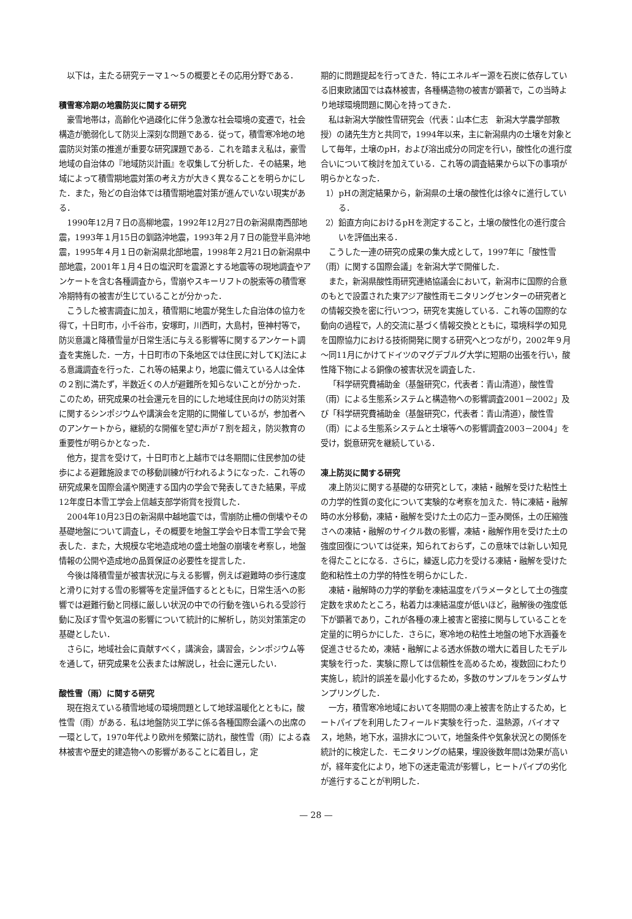以下は，主たる研究テーマ１～５の概要とその応用分野である．
積雪寒冷期の地震防災に関する研究
豪雪地帯は，高齢化や過疎化に伴う急激な社会環境の変遷で，社会構造が脆弱化して防災上深刻な問題である．従って，積雪寒冷地の地震防災対策の推進が重要な研究課題である．これを踏まえ私は，豪雪地域の自治体の『地域防災計画』を収集して分析した．その結果，地域によって積雪期地震対策の考え方が大きく異なることを明らかにした．また，殆どの自治体では積雪期地震対策が進んでいない現実がある．
1990年12月７日の高柳地震，1992年12月27日の新潟県南西部地震，1993年１月15日の釧路沖地震，1993年２月７日の能登半島沖地震，1995年４月１日の新潟県北部地震，1998年２月21日の新潟県中部地震，2001年１月４日の塩沢町を震源とする地震等の現地調査やアンケートを含む各種調査から，雪崩やスキーリフトの脱索等の積雪寒冷期特有の被害が生じていることが分かった．
こうした被害調査に加え，積雪期に地震が発生した自治体の協力を得て，十日町市，小千谷市，安塚町，川西町，大島村，笹神村等で，防災意識と降積雪量が日常生活に与える影響等に関するアンケート調査を実施した．一方，十日町市の下条地区では住民に対してKJ法による意識調査を行った．これ等の結果より，地震に備えている人は全体の２割に満たず，半数近くの人が避難所を知らないことが分かった．このため，研究成果の社会還元を目的にした地域住民向けの防災対策に関するシンポジウムや講演会を定期的に開催しているが，参加者へのアンケートから，継続的な開催を望む声が７割を超え，防災教育の重要性が明らかとなった．
他方，提言を受けて，十日町市と上越市では冬期間に住民参加の徒歩による避難施設までの移動訓練が行われるようになった．これ等の研究成果を国際会議や関連する国内の学会で発表してきた結果，平成12年度日本雪工学会上信越支部学術賞を授賞した．
2004年10月23日の新潟県中越地震では，雪崩防止柵の倒壊やその基礎地盤について調査し，その概要を地盤工学会や日本雪工学会で発表した．また，大規模な宅地造成地の盛土地盤の崩壊を考察し，地盤情報の公開や造成地の品質保証の必要性を提言した．
今後は降積雪量が被害状況に与える影響，例えば避難時の歩行速度と滑りに対する雪の影響等を定量評価するとともに，日常生活への影響では避難行動と同様に厳しい状況の中での行動を強いられる受診行動に及ぼす雪や気温の影響について統計的に解析し，防災対策策定の基礎としたい．
さらに，地域社会に貢献すべく，講演会，講習会，シンポジウム等を通して，研究成果を公表または解説し，社会に還元したい．
酸性雪（雨）に関する研究
現在抱えている積雪地域の環境問題として地球温暖化とともに，酸性雪（雨）がある．私は地盤防災工学に係る各種国際会議への出席の一環として，1970年代より欧州を頻繁に訪れ，酸性雪（雨）による森林被害や歴史的建造物への影響があることに着目し，定
期的に問題提起を行ってきた．特にエネルギー源を石炭に依存している旧東欧諸国では森林被害，各種構造物の被害が顕著で，この当時より地球環境問題に関心を持ってきた．
私は新潟大学酸性雪研究会（代表：山本仁志　新潟大学農学部教授）の諸先生方と共同で，1994年以来，主に新潟県内の土壌を対象として毎年，土壌のpH，および溶出成分の同定を行い，酸性化の進行度合いについて検討を加えている．これ等の調査結果から以下の事項が明らかとなった．
1）pHの測定結果から，新潟県の土壌の酸性化は徐々に進行している．
2）鉛直方向におけるpHを測定すること，土壌の酸性化の進行度合いを評価出来る．
こうした一連の研究の成果の集大成として，1997年に「酸性雪（雨）に関する国際会議」を新潟大学で開催した．
また，新潟県酸性雨研究連絡協議会において，新潟市に国際的合意のもとで設置された東アジア酸性雨モニタリングセンターの研究者との情報交換を密に行いつつ，研究を実施している．これ等の国際的な動向の過程で，人的交流に基づく情報交換とともに，環境科学の知見を国際協力における技術開発に関する研究へとつながり，2002年９月～同11月にかけてドイツのマグデブルグ大学に短期の出張を行い，酸性降下物による銅像の被害状況を調査した．
「科学研究費補助金（基盤研究C，代表者：青山清道），酸性雪（雨）による生態系システムと構造物への影響調査2001－2002」及び「科学研究費補助金（基盤研究C，代表者：青山清道），酸性雪（雨）による生態系システムと土壌等への影響調査2003－2004」を受け，鋭意研究を継続している．
凍上防災に関する研究
凍上防災に関する基礎的な研究として，凍結・融解を受けた粘性土の力学的性質の変化について実験的な考察を加えた．特に凍結・融解時の水分移動，凍結・融解を受けた土の応力－歪み関係，土の圧縮強さへの凍結・融解のサイクル数の影響，凍結・融解作用を受けた土の強度回復については従来，知られておらず，この意味では新しい知見を得たことになる．さらに，繰返し応力を受ける凍結・融解を受けた飽和粘性土の力学的特性を明らかにした．
凍結・融解時の力学的挙動を凍結温度をパラメータとして土の強度定数を求めたところ，粘着力は凍結温度が低いほど，融解後の強度低下が顕著であり，これが各種の凍上被害と密接に関与していることを定量的に明らかにした．さらに，寒冷地の粘性土地盤の地下水涵養を促進させるため，凍結・融解による透水係数の増大に着目したモデル実験を行った．実験に際しては信頼性を高めるため，複数回にわたり実施し，統計的誤差を最小化するため，多数のサンプルをランダムサンプリングした．
一方，積雪寒冷地域において冬期間の凍上被害を防止するため，ヒートパイプを利用したフィールド実験を行った．温熱源，バイオマス，地熱，地下水，温排水について，地盤条件や気象状況との関係を統計的に検定した．モニタリングの結果，埋設後数年間は効果が高いが，経年変化により，地下の迷走電流が影響し，ヒートパイプの劣化が進行することが判明した．
— 28 —